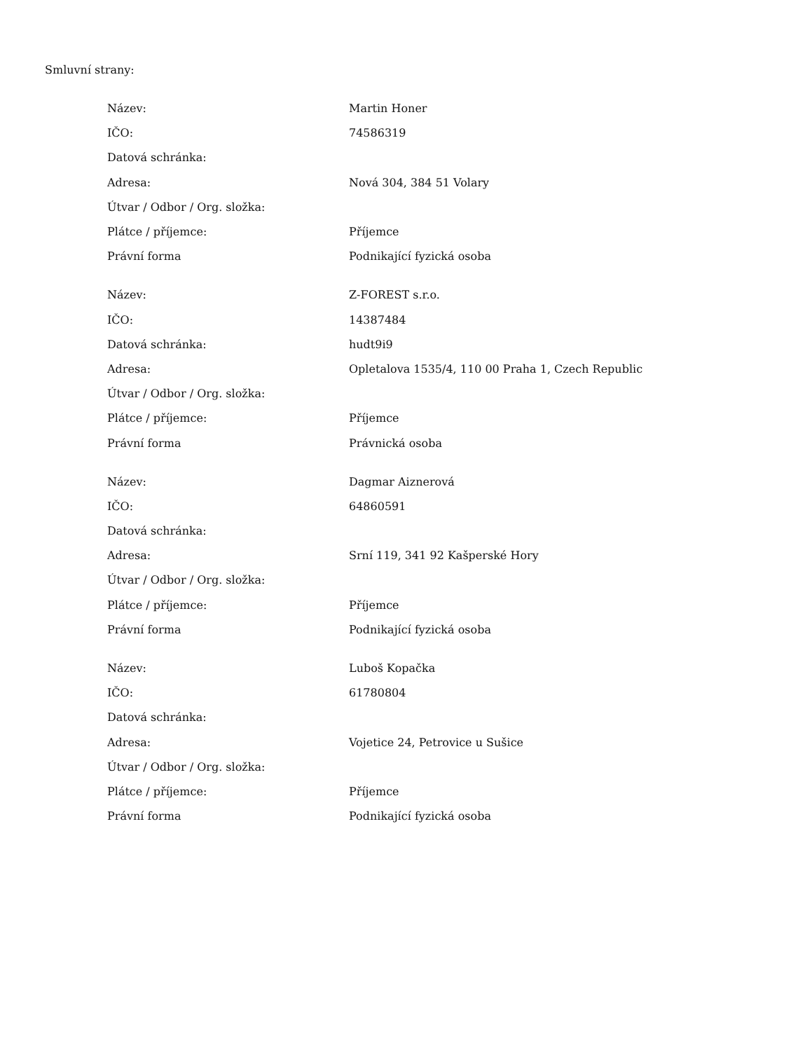Smluvní strany:
| Název: | Martin Honer |
| IČO: | 74586319 |
| Datová schránka: | |
| Adresa: | Nová 304, 384 51 Volary |
| Útvar / Odbor / Org. složka: | |
| Plátce / příjemce: | Příjemce |
| Právní forma | Podnikající fyzická osoba |
| Název: | Z-FOREST s.r.o. |
| IČO: | 14387484 |
| Datová schránka: | hudt9i9 |
| Adresa: | Opletalova 1535/4, 110 00 Praha 1, Czech Republic |
| Útvar / Odbor / Org. složka: | |
| Plátce / příjemce: | Příjemce |
| Právní forma | Právnická osoba |
| Název: | Dagmar Aiznerová |
| IČO: | 64860591 |
| Datová schránka: | |
| Adresa: | Srní 119, 341 92 Kašperské Hory |
| Útvar / Odbor / Org. složka: | |
| Plátce / příjemce: | Příjemce |
| Právní forma | Podnikající fyzická osoba |
| Název: | Luboš Kopačka |
| IČO: | 61780804 |
| Datová schránka: | |
| Adresa: | Vojetice 24, Petrovice u Sušice |
| Útvar / Odbor / Org. složka: | |
| Plátce / příjemce: | Příjemce |
| Právní forma | Podnikající fyzická osoba |